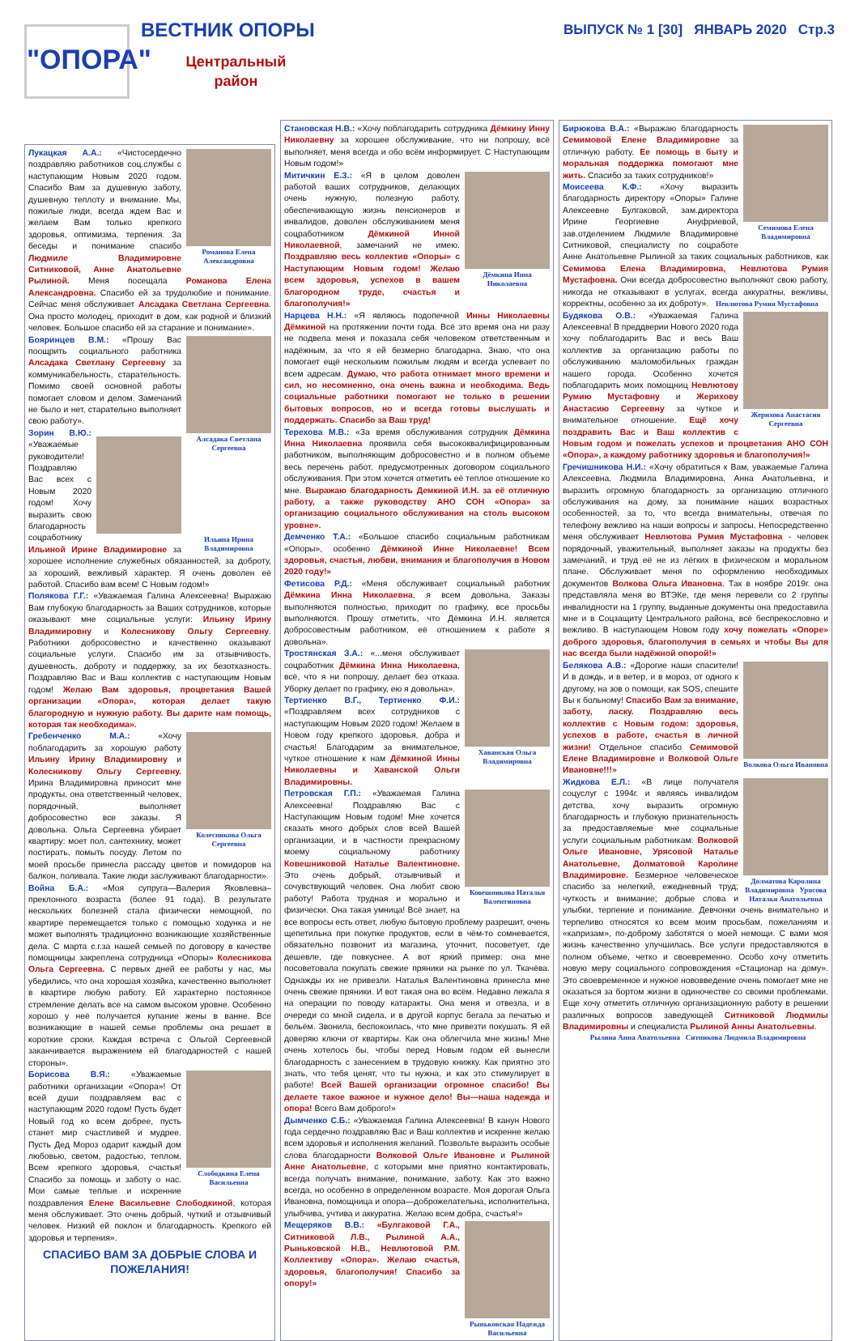"ОПОРА"
ВЕСТНИК ОПОРЫ
Центральный
район
ВЫПУСК № 1 [30] ЯНВАРЬ 2020 Стр.3
Романова Елена Александровна
Лукацкая А.А.: «Чистосердечно поздравляю работников соц.службы с наступающим Новым 2020 годом. Спасибо Вам за душевную заботу, душевную теплоту и внимание. Мы, пожилые люди, всегда ждем Вас и желаем Вам только крепкого здоровья, оптимизма, терпения. За беседы и понимание спасибо Людмиле Владимировне Ситниковой, Анне Анатольевне Рылиной. Меня посещала Романова Елена Александровна. Спасибо ей за трудолюбие и понимание. Сейчас меня обслуживает Алсадака Светлана Сергеевна. Она просто молодец, приходит в дом, как родной и близкий человек. Большое спасибо ей за старание и понимание».
Алсадака Светлана Сергеевна
Бояринцев В.М.: «Прошу Вас поощрить социального работника Алсадака Светлану Сергеевну за коммуникабельность, старательность. Помимо своей основной работы помогает словом и делом. Замечаний не было и нет, старательно выполняет свою работу».
Ильина Ирина Владимировна
Зорин В.Ю.: «Уважаемые руководители! Поздравляю Вас всех с Новым 2020 годом! Хочу выразить свою благодарность соцработнику Ильиной Ирине Владимировне за хорошее исполнение служебных обязанностей, за доброту, за хороший, вежливый характер. Я очень доволен её работой. Спасибо вам всем! С Новым годом!»
Полякова Г.Г.: «Уважаемая Галина Алексеевна! Выражаю Вам глубокую благодарность за Ваших сотрудников, которые оказывают мне социальные услуги: Ильину Ирину Владимировну и Колесникову Ольгу Сергеевну. Работники добросовестно и качественно оказывают социальные услуги. Спасибо им за отзывчивость, душевность, доброту и поддержку, за их безотказность. Поздравляю Вас и Ваш коллектив с наступающим Новым годом! Желаю Вам здоровья, процветания Вашей организации «Опора», которая делает такую благородную и нужную работу. Вы дарите нам помощь, которая так необходима».
Колесникова Ольга Сергеевна
Гребенченко М.А.: «Хочу поблагодарить за хорошую работу Ильину Ирину Владимировну и Колесникову Ольгу Сергеевну. Ирина Владимировна приносит мне продукты, она ответственный человек, порядочный, выполняет добросовестно все заказы. Я довольна. Ольга Сергеевна убирает квартиру: моет пол, сантехнику, может постирать, помыть посуду. Летом по моей просьбе принесла рассаду цветов и помидоров на балкон, поливала. Такие люди заслуживают благодарности».
Война Б.А.: «Моя супруга—Валерия Яковлевна–преклонного возраста (более 91 года). В результате нескольких болезней стала физически немощной, по квартире перемещается только с помощью ходунка и не может выполнять традиционно возникающие хозяйственные дела. С марта с.г.за нашей семьей по договору в качестве помощницы закреплена сотрудница «Опоры» Колесникова Ольга Сергеевна. С первых дней ее работы у нас, мы убедились, что она хорошая хозяйка, качественно выполняет в квартире любую работу. Ей характерно постоянное стремление делать все на самом высоком уровне. Особенно хорошо у неё получается купание жены в ванне. Все возникающие в нашей семье проблемы она решает в короткие сроки. Каждая встреча с Ольгой Сергеевной заканчивается выражением ей благодарностей с нашей стороны».
Слободкина Елена Васильевна
Борисова В.Я.: «Уважаемые работники организации «Опора»! От всей души поздравляем вас с наступающим 2020 годом! Пусть будет Новый год ко всем добрее, пусть станет мир счастливей и мудрее. Пусть Дед Мороз одарит каждый дом любовью, светом, радостью, теплом. Всем крепкого здоровья, счастья! Спасибо за помощь и заботу о нас. Мои самые теплые и искренние поздравления Елене Васильевне Слободкиной, которая меня обслуживает. Это очень добрый, чуткий и отзывчивый человек. Низкий ей поклон и благодарность. Крепкого ей здоровья и терпения».
СПАСИБО ВАМ ЗА ДОБРЫЕ СЛОВА И ПОЖЕЛАНИЯ!
Становская Н.В.: «Хочу поблагодарить сотрудника Дёмкину Инну Николаевну за хорошее обслуживание, что ни попрошу, всё выполняет, меня всегда и обо всём информирует. С Наступающим Новым годом!»
Дёмкина Инна Николаевна
Митичкин Е.З.: «Я в целом доволен работой ваших сотрудников, делающих очень нужную, полезную работу, обеспечивающую жизнь пенсионеров и инвалидов, доволен обслуживанием меня соцработником Дёмкиной Инной Николаевной, замечаний не имею. Поздравляю весь коллектив «Опоры» с Наступающим Новым годом! Желаю всем здоровья, успехов в вашем благородном труде, счастья и благополучия!»
Нарцева Н.Н.: «Я являюсь подопечной Инны Николаевны Дёмкиной на протяжении почти года. Всё это время она ни разу не подвела меня и показала себя человеком ответственным и надёжным, за что я ей безмерно благодарна. Знаю, что она помогает ещё нескольким пожилым людям и всегда успевает по всем адресам. Думаю, что работа отнимает много времени и сил, но несомненно, она очень важна и необходима. Ведь социальные работники помогают не только в решении бытовых вопросов, но и всегда готовы выслушать и поддержать. Спасибо за Ваш труд!
Терехова М.В.: «За время обслуживания сотрудник Дёмкина Инна Николаевна проявила себя высококвалифицированным работником, выполняющим добросовестно и в полном объеме весь перечень работ, предусмотренных договором социального обслуживания. При этом хочется отметить её теплое отношение ко мне. Выражаю благодарность Демкиной И.Н. за её отличную работу, а также руководству АНО СОН «Опора» за организацию социального обслуживания на столь высоком уровне».
Демченко Т.А.: «Большое спасибо социальным работникам «Опоры», особенно Дёмкиной Инне Николаевне! Всем здоровья, счастья, любви, внимания и благополучия в Новом 2020 году!»
Фетисова Р.Д.: «Меня обслуживает социальный работник Дёмкина Инна Николаевна, я всем довольна. Заказы выполняются полностью, приходит по графику, все просьбы выполняются. Прошу отметить, что Дёмкина И.Н. является добросовестным работником, её отношением к работе я довольна».
Хаванская Ольга Владимировна
Тростянская З.А.: «...меня обслуживает соцработник Дёмкина Инна Николаевна, всё, что я ни попрошу, делает без отказа. Уборку делает по графику, ею я довольна».
Тертиенко В.Г., Тертиенко Ф.И.: «Поздравляем всех сотрудников с наступающим Новым 2020 годом! Желаем в Новом году крепкого здоровья, добра и счастья! Благодарим за внимательное, чуткое отношение к нам Дёмкиной Инны Николаевны и Хаванской Ольги Владимировны.
Ковешникова Наталья Валентиновна
Петровская Г.П.: «Уважаемая Галина Алексеевна! Поздравляю Вас с Наступающим Новым годом! Мне хочется сказать много добрых слов всей Вашей организации, и в частности прекрасному моему социальному работнику Ковешниковой Наталье Валентиновне. Это очень добрый, отзывчивый и сочувствующий человек. Она любит свою работу! Работа трудная и морально и физически. Она такая умница! Всё знает, на все вопросы есть ответ, любую бытовую проблему разрешит, очень щепетильна при покупке продуктов, если в чём-то сомневается, обязательно позвонит из магазина, уточнит, посоветует, где дешевле, где повкуснее. А вот яркий пример: она мне посоветовала покупать свежие пряники на рынке по ул. Ткачёва. Однажды их не привезли. Наталья Валентиновна принесла мне очень свежие пряники. И вот такая она во всём. Недавно лежала я на операции по поводу катаракты. Она меня и отвезла, и в очереди со мной сидела, и в другой корпус бегала за печатью и бельём. Звонила, беспокоилась, что мне привезти покушать. Я ей доверяю ключи от квартиры. Как она облегчила мне жизнь! Мне очень хотелось бы, чтобы перед Новым годом ей вынесли благодарность с занесением в трудовую книжку. Как приятно это знать, что тебя ценят, что ты нужна, и как это стимулирует в работе! Всей Вашей организации огромное спасибо! Вы делаете такое важное и нужное дело! Вы—наша надежда и опора! Всего Вам доброго!»
Дымченко С.Б.: «Уважаемая Галина Алексеевна! В канун Нового года сердечно поздравляю Вас и Ваш коллектив и искренне желаю всем здоровья и исполнения желаний. Позвольте выразить особые слова благодарности Волковой Ольге Ивановне и Рылиной Анне Анатольевне, с которыми мне приятно контактировать, всегда получать внимание, понимание, заботу. Как это важно всегда, но особенно в определенном возрасте. Моя дорогая Ольга Ивановна, помощница и опора—доброжелательна, исполнительна, улыбчива, учтива и аккуратна. Желаю всем добра, счастья!»
Рыньковская Надежда Васильевна
Мещеряков В.В.: «Булгаковой Г.А., Ситниковой Л.В., Рылиной А.А., Рыньковской Н.В., Невлютовой Р.М. Коллективу «Опора». Желаю счастья, здоровья, благополучия! Спасибо за опору!»
Семимова Елена Владимировна
Бирюкова В.А.: «Выражаю благодарность Семимовой Елене Владимировне за отличную работу. Ее помощь в быту и моральная поддержка помогают мне жить. Спасибо за таких сотрудников!»
Моисеева К.Ф.: «Хочу выразить благодарность директору «Опоры» Галине Алексеевне Булгаковой, зам.директора Ирине Георгиевне Ануфриевой, зав.отделением Людмиле Владимировне Ситниковой, специалисту по соцработе Анне Анатольевне Рылиной за таких социальных работников, как Семимова Елена Владимировна, Невлютова Румия Мустафовна. Они всегда добросовестно выполняют свою работу, никогда не отказывают в услугах, всегда аккуратны, вежливы, корректны, особенно за их доброту». Невлютова Румия Мустафовна
Жерихова Анастасия Сергеевна
Будякова О.В.: «Уважаемая Галина Алексеевна! В преддверии Нового 2020 года хочу поблагодарить Вас и весь Ваш коллектив за организацию работы по обслуживанию маломобильных граждан нашего города. Особенно хочется поблагодарить моих помощниц Невлютову Румию Мустафовну и Жерихову Анастасию Сергеевну за чуткое и внимательное отношение. Ещё хочу поздравить Вас и Ваш коллектив с Новым годом и пожелать успехов и процветания АНО СОН «Опора», а каждому работнику здоровья и благополучия!»
Гречишникова Н.И.: «Хочу обратиться к Вам, уважаемые Галина Алексеевна, Людмила Владимировна, Анна Анатольевна, и выразить огромную благодарность за организацию отличного обслуживания на дому, за понимание наших возрастных особенностей, за то, что всегда внимательны, отвечая по телефону вежливо на наши вопросы и запросы. Непосредственно меня обслуживает Невлютова Румия Мустафовна - человек порядочный, уважительный, выполняет заказы на продукты без замечаний, и труд её не из лёгких в физическом и моральном плане. Обслуживает меня по оформлению необходимых документов Волкова Ольга Ивановна. Так в ноябре 2019г. она представляла меня во ВТЭКе, где меня перевели со 2 группы инвалидности на 1 группу, выданные документы она предоставила мне и в Соцзащиту Центрального района, всё беспрекословно и вежливо. В наступающем Новом году хочу пожелать «Опоре» доброго здоровья, благополучия в семьях и чтобы Вы для нас всегда были надёжной опорой!»
Волкова Ольга Ивановна
Белякова А.В.: «Дорогие наши спасители! И в дождь, и в ветер, и в мороз, от одного к другому, на зов о помощи, как SOS, спешите Вы к больному! Спасибо Вам за внимание, заботу, ласку. Поздравляю весь коллектив с Новым годом: здоровья, успехов в работе, счастья в личной жизни! Отдельное спасибо Семимовой Елене Владимировне и Волковой Ольге Ивановне!!!»
Долматова Каролина Владимировна Урясова Наталья Анатольевна
Жидкова Е.Л.: «В лице получателя соцуслуг с 1994г. и являясь инвалидом детства, хочу выразить огромную благодарность и глубокую признательность за предоставляемые мне социальные услуги социальным работникам: Волковой Ольге Ивановне, Урясовой Наталье Анатольевне, Долматовой Каролине Владимировне. Безмерное человеческое спасибо за нелегкий, ежедневный труд; чуткость и внимание; добрые слова и улыбки, терпение и понимание. Девчонки очень внимательно и терпеливо относятся ко всем моим просьбам, пожеланиям и «капризам», по-доброму заботятся о моей немощи. С вами моя жизнь качественно улучшилась. Все услуги предоставляются в полном объеме, четко и своевременно. Особо хочу отметить новую меру социального сопровождения «Стационар на дому». Это своевременное и нужное нововведение очень помогает мне не оказаться за бортом жизни в одиночестве со своими проблемами. Еще хочу отметить отличную организационную работу в решении различных вопросов заведующей Ситниковой Людмилы Владимировны и специалиста Рылиной Анны Анатольевны.
Рылина Анна Анатольевна Ситникова Людмила Владимировна